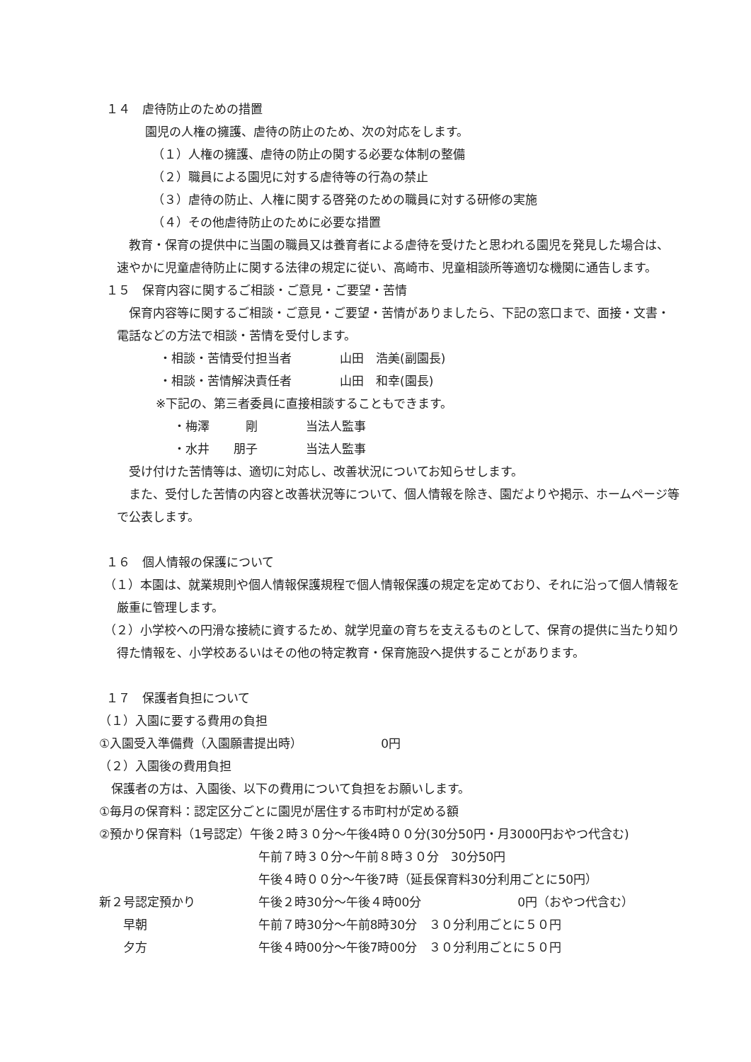１４　虐待防止のための措置
園児の人権の擁護、虐待の防止のため、次の対応をします。
（１）人権の擁護、虐待の防止の関する必要な体制の整備
（２）職員による園児に対する虐待等の行為の禁止
（３）虐待の防止、人権に関する啓発のための職員に対する研修の実施
（４）その他虐待防止のために必要な措置
　教育・保育の提供中に当園の職員又は養育者による虐待を受けたと思われる園児を発見した場合は、速やかに児童虐待防止に関する法律の規定に従い、高崎市、児童相談所等適切な機関に通告します。
１５　保育内容に関するご相談・ご意見・ご要望・苦情
　保育内容等に関するご相談・ご意見・ご要望・苦情がありましたら、下記の窓口まで、面接・文書・電話などの方法で相談・苦情を受付します。
・相談・苦情受付担当者　　　　山田　浩美(副園長)
・相談・苦情解決責任者　　　　山田　和幸(園長)
※下記の、第三者委員に直接相談することもできます。
・梅澤　　　剛　　　　当法人監事
・水井　　朋子　　　　当法人監事
　受け付けた苦情等は、適切に対応し、改善状況についてお知らせします。
　また、受付した苦情の内容と改善状況等について、個人情報を除き、園だよりや掲示、ホームページ等で公表します。
１６　個人情報の保護について
（１）本園は、就業規則や個人情報保護規程で個人情報保護の規定を定めており、それに沿って個人情報を厳重に管理します。
（２）小学校への円滑な接続に資するため、就学児童の育ちを支えるものとして、保育の提供に当たり知り得た情報を、小学校あるいはその他の特定教育・保育施設へ提供することがあります。
１７　保護者負担について
（１）入園に要する費用の負担
①入園受入準備費（入園願書提出時）　　　　　　　0円
（２）入園後の費用負担
　保護者の方は、入園後、以下の費用について負担をお願いします。
①毎月の保育料：認定区分ごとに園児が居住する市町村が定める額
②預かり保育料（1号認定）午後２時３０分～午後4時００分(30分50円・月3000円おやつ代含む)
午前７時３０分～午前８時３０分　30分50円
午後４時００分～午後7時（延長保育料30分利用ごとに50円）
新２号認定預かり 午後２時30分～午後４時00分　　　　　　　　0円（おやつ代含む）
　　早朝 午前７時30分～午前8時30分　３０分利用ごとに５０円
　　夕方 午後４時00分～午後7時00分　３０分利用ごとに５０円